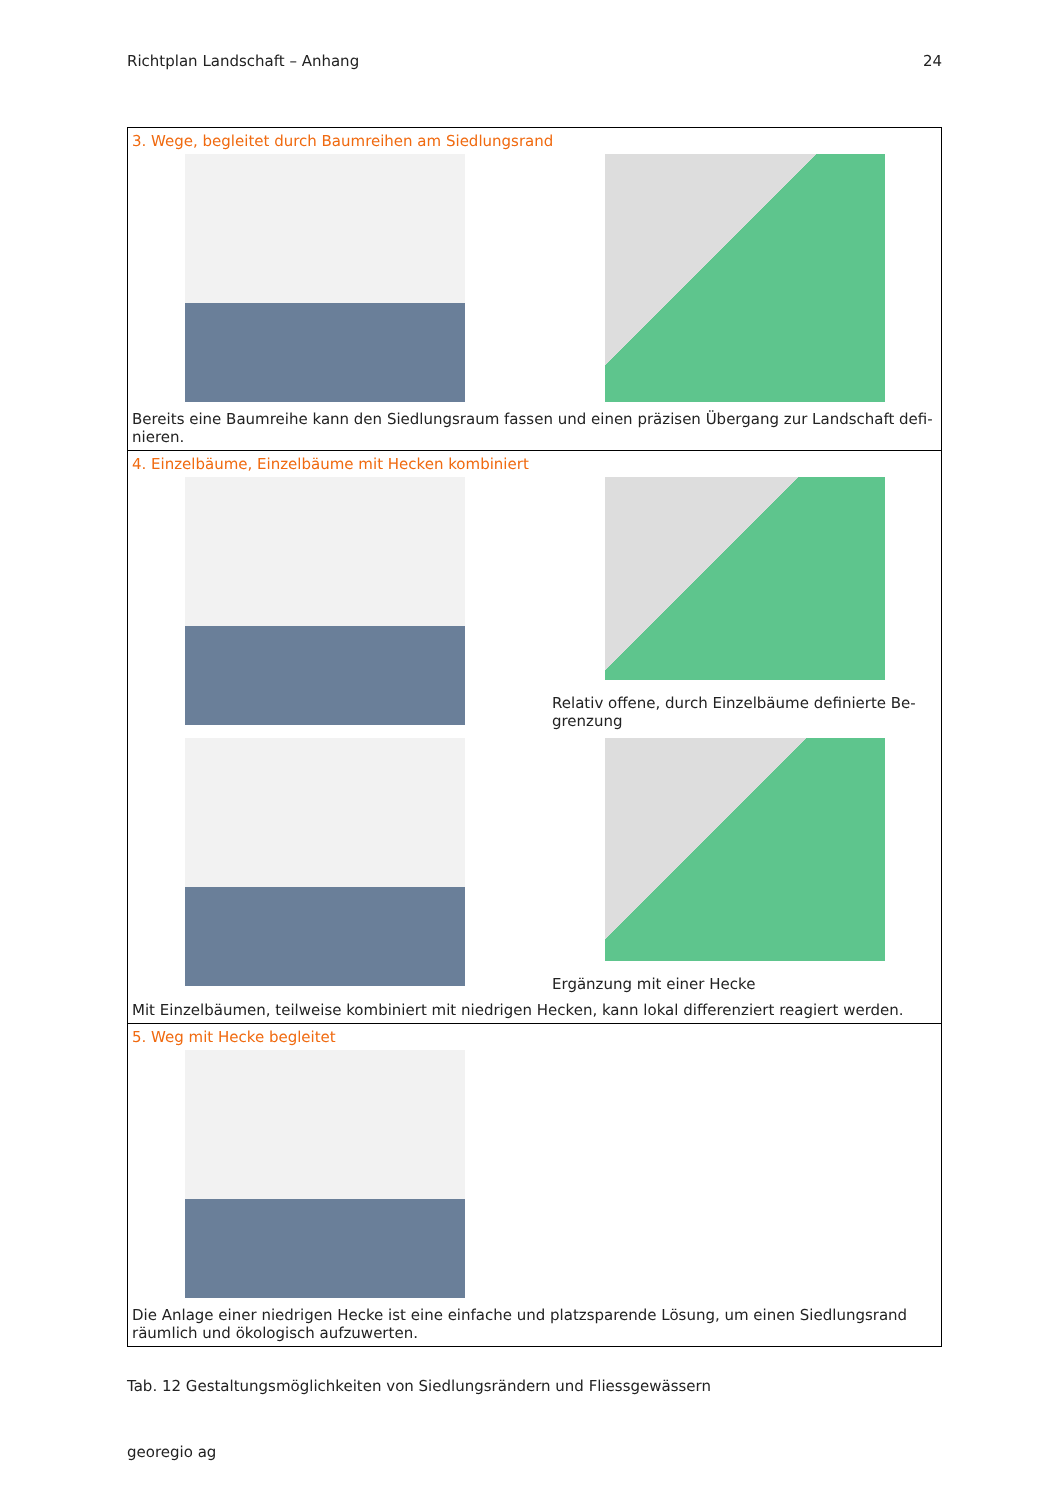Richtplan Landschaft – Anhang 24
| 3. Wege, begleitet durch Baumreihen am Siedlungsrand Bereits eine Baumreihe kann den Siedlungsraum fassen und einen präzisen Übergang zur Landschaft defi-nieren. |
| 4. Einzelbäume, Einzelbäume mit Hecken kombiniert Relativ offene, durch Einzelbäume definierte Be-grenzung Ergänzung mit einer Hecke Mit Einzelbäumen, teilweise kombiniert mit niedrigen Hecken, kann lokal differenziert reagiert werden. |
| 5. Weg mit Hecke begleitet Die Anlage einer niedrigen Hecke ist eine einfache und platzsparende Lösung, um einen Siedlungsrand räumlich und ökologisch aufzuwerten. |
Tab. 12 Gestaltungsmöglichkeiten von Siedlungsrändern und Fliessgewässern
georegio ag